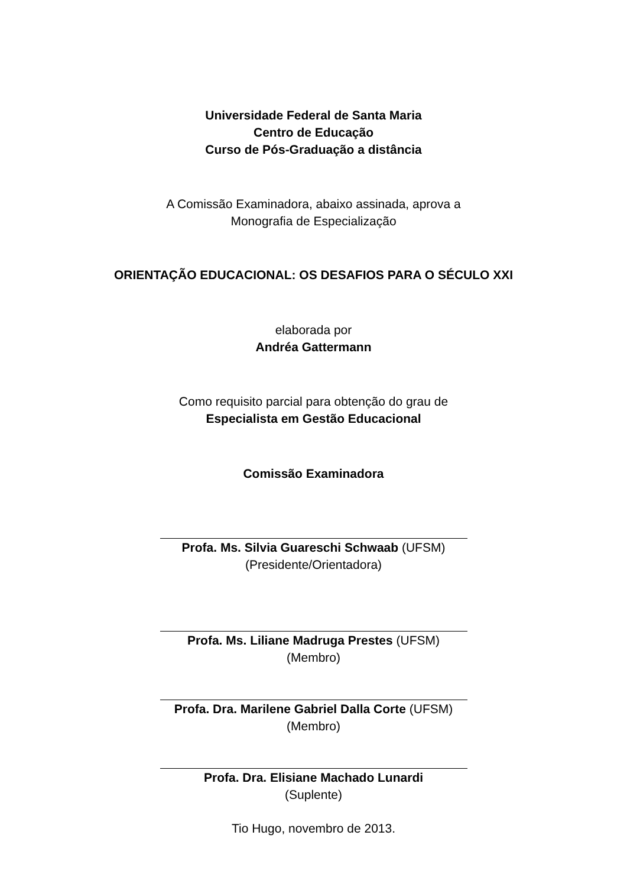Universidade Federal de Santa Maria
Centro de Educação
Curso de Pós-Graduação a distância
A Comissão Examinadora, abaixo assinada, aprova a
Monografia de Especialização
ORIENTAÇÃO EDUCACIONAL: OS DESAFIOS PARA O SÉCULO XXI
elaborada por
Andréa Gattermann
Como requisito parcial para obtenção do grau de
Especialista em Gestão Educacional
Comissão Examinadora
Profa. Ms. Silvia Guareschi Schwaab (UFSM)
(Presidente/Orientadora)
Profa. Ms. Liliane Madruga Prestes (UFSM)
(Membro)
Profa. Dra. Marilene Gabriel Dalla Corte (UFSM)
(Membro)
Profa. Dra. Elisiane Machado Lunardi
(Suplente)
Tio Hugo, novembro de 2013.